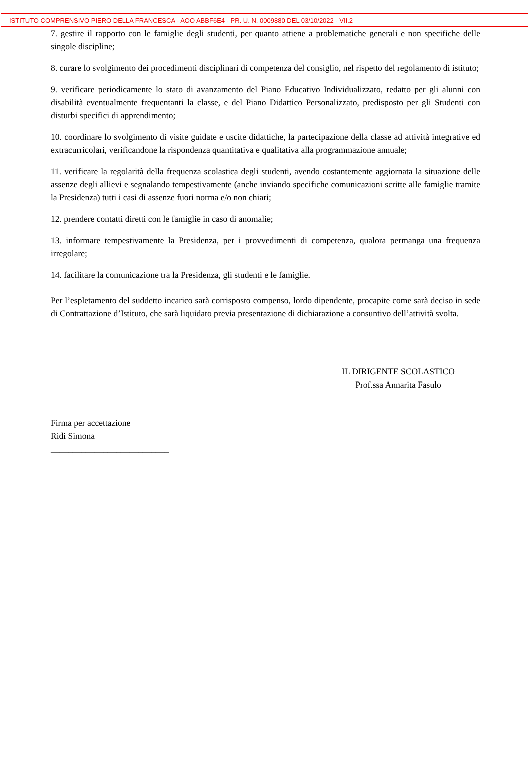ISTITUTO COMPRENSIVO PIERO DELLA FRANCESCA - AOO ABBF6E4 - PR. U. N. 0009880 DEL 03/10/2022 - VII.2
7. gestire il rapporto con le famiglie degli studenti, per quanto attiene a problematiche generali e non specifiche delle singole discipline;
8. curare lo svolgimento dei procedimenti disciplinari di competenza del consiglio, nel rispetto del regolamento di istituto;
9. verificare periodicamente lo stato di avanzamento del Piano Educativo Individualizzato, redatto per gli alunni con disabilità eventualmente frequentanti la classe, e del Piano Didattico Personalizzato, predisposto per gli Studenti con disturbi specifici di apprendimento;
10. coordinare lo svolgimento di visite guidate e uscite didattiche, la partecipazione della classe ad attività integrative ed extracurricolari, verificandone la rispondenza quantitativa e qualitativa alla programmazione annuale;
11. verificare la regolarità della frequenza scolastica degli studenti, avendo costantemente aggiornata la situazione delle assenze degli allievi e segnalando tempestivamente (anche inviando specifiche comunicazioni scritte alle famiglie tramite la Presidenza) tutti i casi di assenze fuori norma e/o non chiari;
12. prendere contatti diretti con le famiglie in caso di anomalie;
13. informare tempestivamente la Presidenza, per i provvedimenti di competenza, qualora permanga una frequenza irregolare;
14. facilitare la comunicazione tra la Presidenza, gli studenti e le famiglie.
Per l’espletamento del suddetto incarico sarà corrisposto compenso, lordo dipendente, procapite come sarà deciso in sede di Contrattazione d’Istituto, che sarà liquidato previa presentazione di dichiarazione a consuntivo dell’attività svolta.
IL DIRIGENTE SCOLASTICO
Prof.ssa Annarita Fasulo
Firma per accettazione
Ridi Simona
___________________________